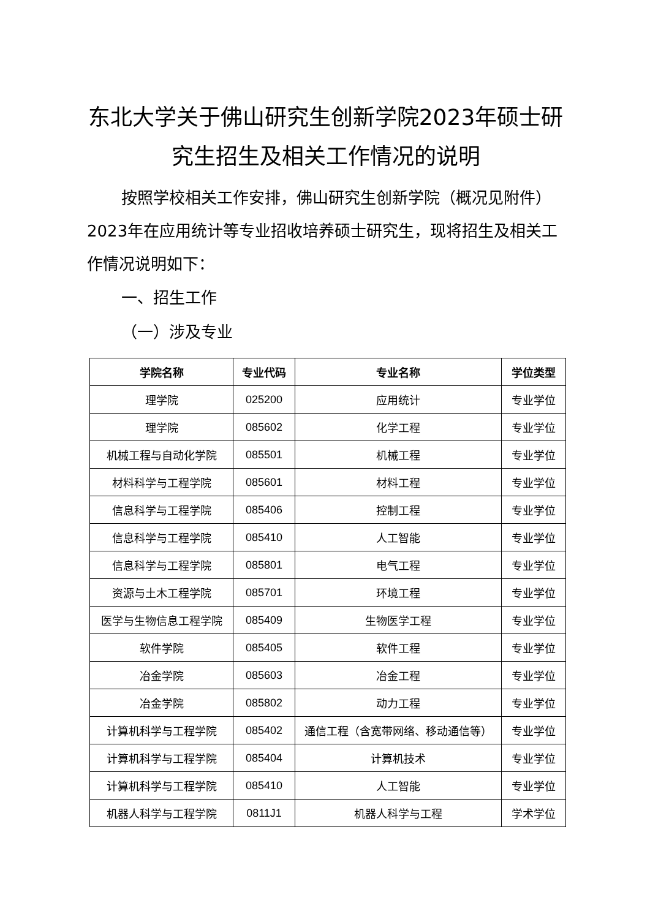东北大学关于佛山研究生创新学院2023年硕士研究生招生及相关工作情况的说明
按照学校相关工作安排，佛山研究生创新学院（概况见附件）2023年在应用统计等专业招收培养硕士研究生，现将招生及相关工作情况说明如下：
一、招生工作
（一）涉及专业
| 学院名称 | 专业代码 | 专业名称 | 学位类型 |
| --- | --- | --- | --- |
| 理学院 | 025200 | 应用统计 | 专业学位 |
| 理学院 | 085602 | 化学工程 | 专业学位 |
| 机械工程与自动化学院 | 085501 | 机械工程 | 专业学位 |
| 材料科学与工程学院 | 085601 | 材料工程 | 专业学位 |
| 信息科学与工程学院 | 085406 | 控制工程 | 专业学位 |
| 信息科学与工程学院 | 085410 | 人工智能 | 专业学位 |
| 信息科学与工程学院 | 085801 | 电气工程 | 专业学位 |
| 资源与土木工程学院 | 085701 | 环境工程 | 专业学位 |
| 医学与生物信息工程学院 | 085409 | 生物医学工程 | 专业学位 |
| 软件学院 | 085405 | 软件工程 | 专业学位 |
| 冶金学院 | 085603 | 冶金工程 | 专业学位 |
| 冶金学院 | 085802 | 动力工程 | 专业学位 |
| 计算机科学与工程学院 | 085402 | 通信工程（含宽带网络、移动通信等） | 专业学位 |
| 计算机科学与工程学院 | 085404 | 计算机技术 | 专业学位 |
| 计算机科学与工程学院 | 085410 | 人工智能 | 专业学位 |
| 机器人科学与工程学院 | 0811J1 | 机器人科学与工程 | 学术学位 |